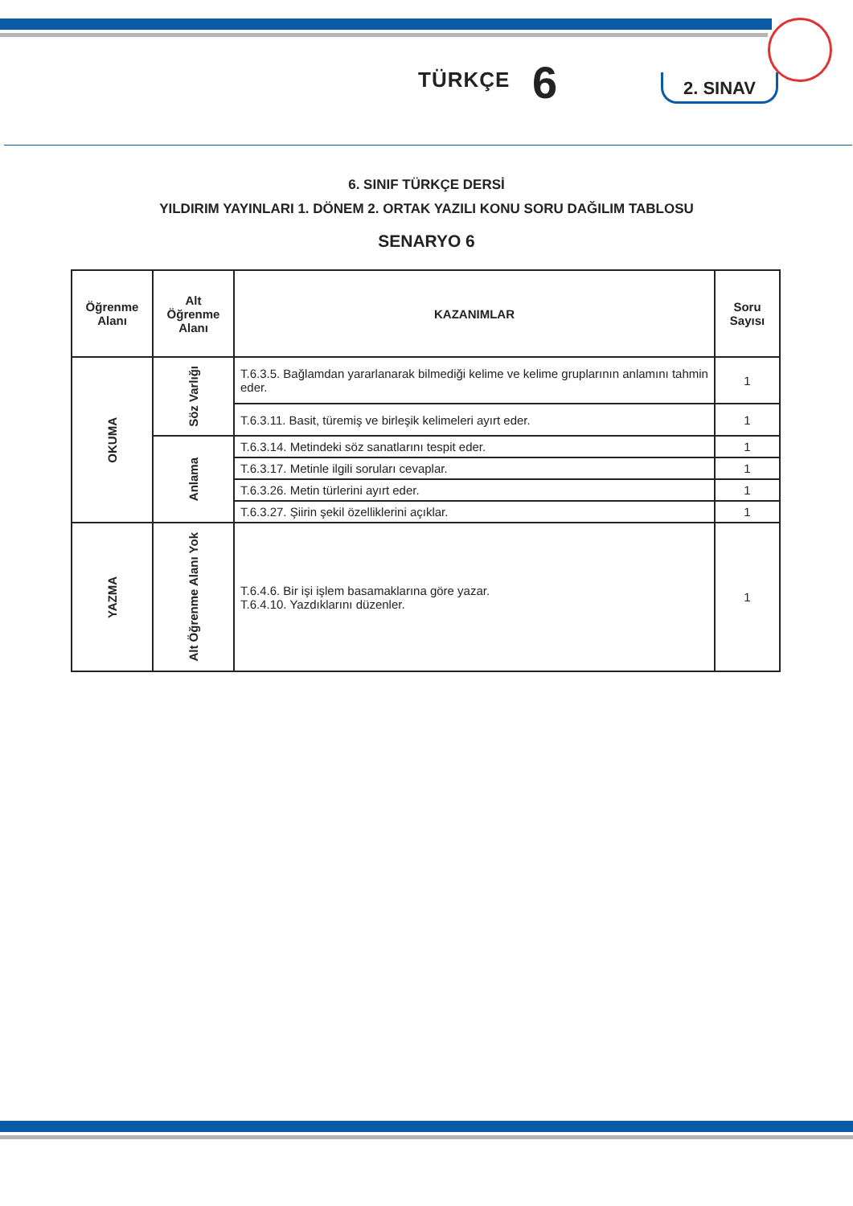TÜRKÇE 6 2. SINAV
6. SINIF TÜRKÇE DERSİ
YILDIRIM YAYINLARI 1. DÖNEM 2. ORTAK YAZILI KONU SORU DAĞILIM TABLOSU
SENARYO 6
| Öğrenme Alanı | Alt Öğrenme Alanı | KAZANIMLAR | Soru Sayısı |
| --- | --- | --- | --- |
| OKUMA | Söz Varlığı | T.6.3.5. Bağlamdan yararlanarak bilmediği kelime ve kelime gruplarının anlamını tahmin eder. | 1 |
| | | T.6.3.11. Basit, türemiş ve birleşik kelimeleri ayırt eder. | 1 |
| | Anlama | T.6.3.14. Metindeki söz sanatlarını tespit eder. | 1 |
| | | T.6.3.17. Metinle ilgili soruları cevaplar. | 1 |
| | | T.6.3.26. Metin türlerini ayırt eder. | 1 |
| | | T.6.3.27. Şiirin şekil özelliklerini açıklar. | 1 |
| YAZMA | Alt Öğrenme Alanı Yok | T.6.4.6. Bir işi işlem basamaklarına göre yazar. T.6.4.10. Yazdıklarını düzenler. | 1 |